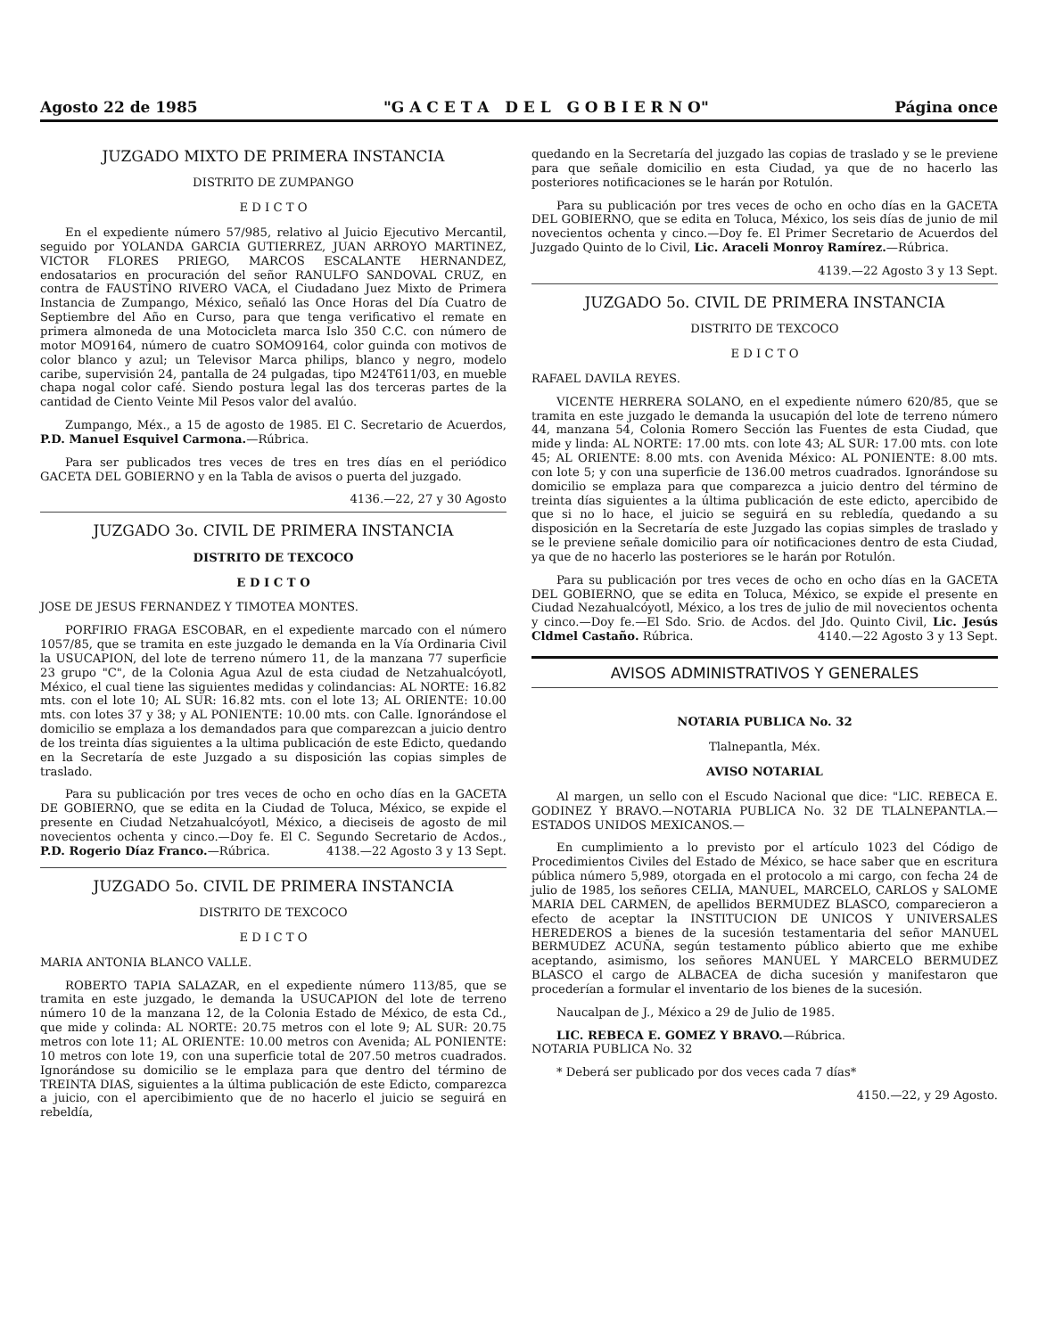Agosto 22 de 1985 "G A C E T A D E L G O B I E R N O" Página once
JUZGADO MIXTO DE PRIMERA INSTANCIA
DISTRITO DE ZUMPANGO
E D I C T O
En el expediente número 57/985, relativo al Juicio Ejecutivo Mercantil, seguido por YOLANDA GARCIA GUTIERREZ, JUAN ARROYO MARTINEZ, VICTOR FLORES PRIEGO, MARCOS ESCALANTE HERNANDEZ, endosatarios en procuración del señor RANULFO SANDOVAL CRUZ, en contra de FAUSTINO RIVERO VACA, el Ciudadano Juez Mixto de Primera Instancia de Zumpango, México, señaló las Once Horas del Día Cuatro de Septiembre del Año en Curso, para que tenga verificativo el remate en primera almoneda de una Motocicleta marca Islo 350 C.C. con número de motor MO9164, número de cuatro SOMO9164, color guinda con motivos de color blanco y azul; un Televisor Marca philips, blanco y negro, modelo caribe, supervisión 24, pantalla de 24 pulgadas, tipo M24T611/03, en mueble chapa nogal color café. Siendo postura legal las dos terceras partes de la cantidad de Ciento Veinte Mil Pesos valor del avalúo.
Zumpango, Méx., a 15 de agosto de 1985. El C. Secretario de Acuerdos, P.D. Manuel Esquivel Carmona.—Rúbrica.
Para ser publicados tres veces de tres en tres días en el periódico GACETA DEL GOBIERNO y en la Tabla de avisos o puerta del juzgado.
4136.—22, 27 y 30 Agosto
JUZGADO 3o. CIVIL DE PRIMERA INSTANCIA
DISTRITO DE TEXCOCO
E D I C T O
JOSE DE JESUS FERNANDEZ Y TIMOTEA MONTES.
PORFIRIO FRAGA ESCOBAR, en el expediente marcado con el número 1057/85, que se tramita en este juzgado le demanda en la Vía Ordinaria Civil la USUCAPION, del lote de terreno número 11, de la manzana 77 superficie 23 grupo "C", de la Colonia Agua Azul de esta ciudad de Netzahualcóyotl, México, el cual tiene las siguientes medidas y colindancias: AL NORTE: 16.82 mts. con el lote 10; AL SUR: 16.82 mts. con el lote 13; AL ORIENTE: 10.00 mts. con lotes 37 y 38; y AL PONIENTE: 10.00 mts. con Calle. Ignorándose el domicilio se emplaza a los demandados para que comparezcan a juicio dentro de los treinta días siguientes a la ultima publicación de este Edicto, quedando en la Secretaría de este Juzgado a su disposición las copias simples de traslado.
Para su publicación por tres veces de ocho en ocho días en la GACETA DE GOBIERNO, que se edita en la Ciudad de Toluca, México, se expide el presente en Ciudad Netzahualcóyotl, México, a dieciseis de agosto de mil novecientos ochenta y cinco.—Doy fe. El C. Segundo Secretario de Acdos., P.D. Rogerio Díaz Franco.—Rúbrica. 4138.—22 Agosto 3 y 13 Sept.
JUZGADO 5o. CIVIL DE PRIMERA INSTANCIA
DISTRITO DE TEXCOCO
E D I C T O
MARIA ANTONIA BLANCO VALLE.
ROBERTO TAPIA SALAZAR, en el expediente número 113/85, que se tramita en este juzgado, le demanda la USUCAPION del lote de terreno número 10 de la manzana 12, de la Colonia Estado de México, de esta Cd., que mide y colinda: AL NORTE: 20.75 metros con el lote 9; AL SUR: 20.75 metros con lote 11; AL ORIENTE: 10.00 metros con Avenida; AL PONIENTE: 10 metros con lote 19, con una superficie total de 207.50 metros cuadrados. Ignorándose su domicilio se le emplaza para que dentro del término de TREINTA DIAS, siguientes a la última publicación de este Edicto, comparezca a juicio, con el apercibimiento que de no hacerlo el juicio se seguirá en rebeldía,
quedando en la Secretaría del juzgado las copias de traslado y se le previene para que señale domicilio en esta Ciudad, ya que de no hacerlo las posteriores notificaciones se le harán por Rotulón.
Para su publicación por tres veces de ocho en ocho días en la GACETA DEL GOBIERNO, que se edita en Toluca, México, los seis días de junio de mil novecientos ochenta y cinco.—Doy fe. El Primer Secretario de Acuerdos del Juzgado Quinto de lo Civil, Lic. Araceli Monroy Ramírez.—Rúbrica.
4139.—22 Agosto 3 y 13 Sept.
JUZGADO 5o. CIVIL DE PRIMERA INSTANCIA
DISTRITO DE TEXCOCO
E D I C T O
RAFAEL DAVILA REYES.
VICENTE HERRERA SOLANO, en el expediente número 620/85, que se tramita en este juzgado le demanda la usucapión del lote de terreno número 44, manzana 54, Colonia Romero Sección las Fuentes de esta Ciudad, que mide y linda: AL NORTE: 17.00 mts. con lote 43; AL SUR: 17.00 mts. con lote 45; AL ORIENTE: 8.00 mts. con Avenida México: AL PONIENTE: 8.00 mts. con lote 5; y con una superficie de 136.00 metros cuadrados. Ignorándose su domicilio se emplaza para que comparezca a juicio dentro del término de treinta días siguientes a la última publicación de este edicto, apercibido de que si no lo hace, el juicio se seguirá en su rebledía, quedando a su disposición en la Secretaría de este Juzgado las copias simples de traslado y se le previene señale domicilio para oír notificaciones dentro de esta Ciudad, ya que de no hacerlo las posteriores se le harán por Rotulón.
Para su publicación por tres veces de ocho en ocho días en la GACETA DEL GOBIERNO, que se edita en Toluca, México, se expide el presente en Ciudad Nezahualcóyotl, México, a los tres de julio de mil novecientos ochenta y cinco.—Doy fe.—El Sdo. Srio. de Acdos. del Jdo. Quinto Civil, Lic. Jesús Cldmel Castaño. Rúbrica. 4140.—22 Agosto 3 y 13 Sept.
AVISOS ADMINISTRATIVOS Y GENERALES
NOTARIA PUBLICA No. 32
Tlalnepantla, Méx.
AVISO NOTARIAL
Al margen, un sello con el Escudo Nacional que dice: "LIC. REBECA E. GODINEZ Y BRAVO.—NOTARIA PUBLICA No. 32 DE TLALNEPANTLA.—ESTADOS UNIDOS MEXICANOS.—
En cumplimiento a lo previsto por el artículo 1023 del Código de Procedimientos Civiles del Estado de México, se hace saber que en escritura pública número 5,989, otorgada en el protocolo a mi cargo, con fecha 24 de julio de 1985, los señores CELIA, MANUEL, MARCELO, CARLOS y SALOME MARIA DEL CARMEN, de apellidos BERMUDEZ BLASCO, comparecieron a efecto de aceptar la INSTITUCION DE UNICOS Y UNIVERSALES HEREDEROS a bienes de la sucesión testamentaria del señor MANUEL BERMUDEZ ACUÑA, según testamento público abierto que me exhibe aceptando, asimismo, los señores MANUEL Y MARCELO BERMUDEZ BLASCO el cargo de ALBACEA de dicha sucesión y manifestaron que procederían a formular el inventario de los bienes de la sucesión.
Naucalpan de J., México a 29 de Julio de 1985.
LIC. REBECA E. GOMEZ Y BRAVO.—Rúbrica.
NOTARIA PUBLICA No. 32
* Deberá ser publicado por dos veces cada 7 días*
4150.—22, y 29 Agosto.